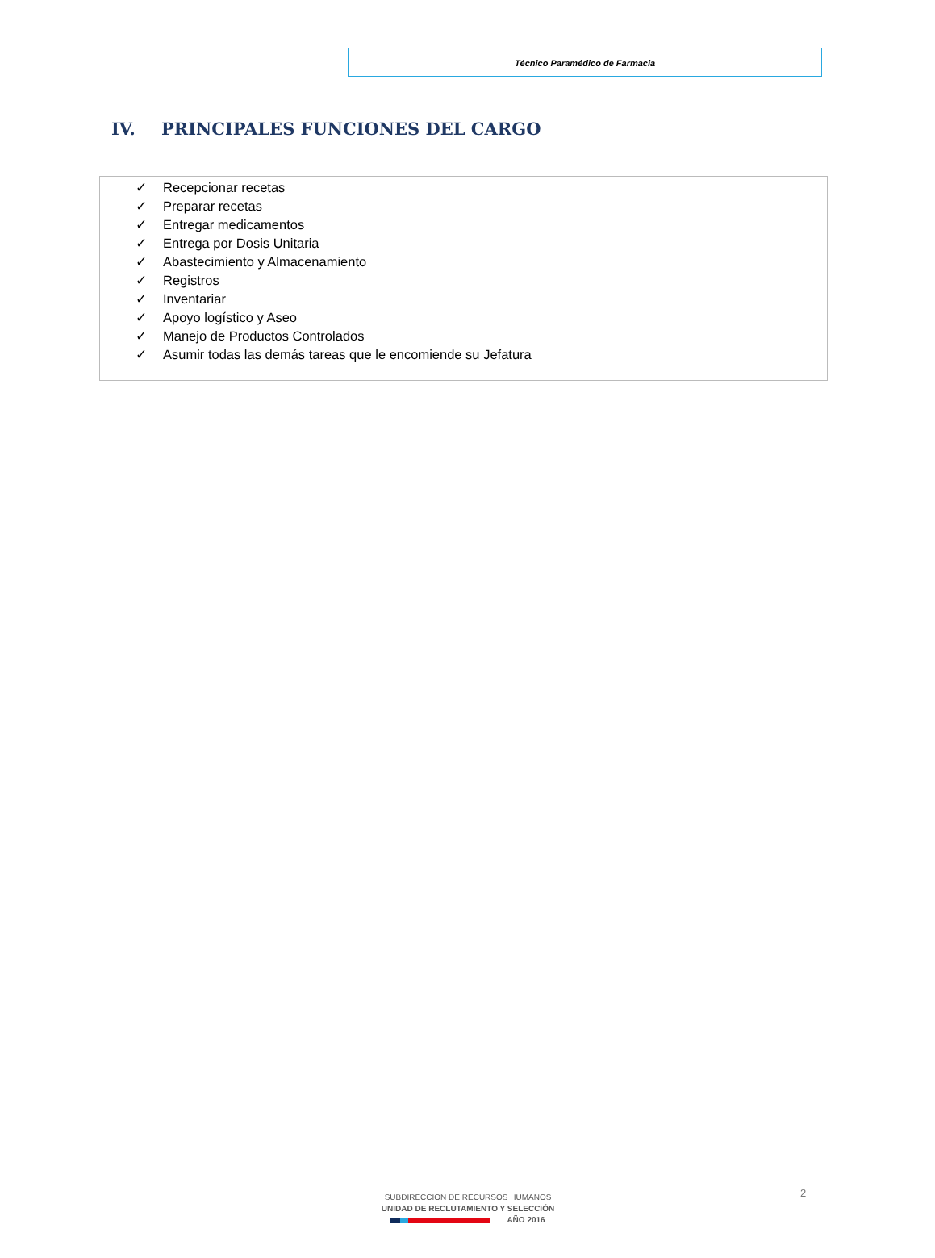Técnico Paramédico de Farmacia
IV. PRINCIPALES FUNCIONES DEL CARGO
✓ Recepcionar recetas
✓ Preparar recetas
✓ Entregar medicamentos
✓ Entrega por Dosis Unitaria
✓ Abastecimiento y Almacenamiento
✓ Registros
✓ Inventariar
✓ Apoyo logístico y Aseo
✓ Manejo de Productos Controlados
✓ Asumir todas las demás tareas que le encomiende su Jefatura
2
SUBDIRECCION DE RECURSOS HUMANOS
UNIDAD DE RECLUTAMIENTO Y SELECCIÓN
AÑO 2016